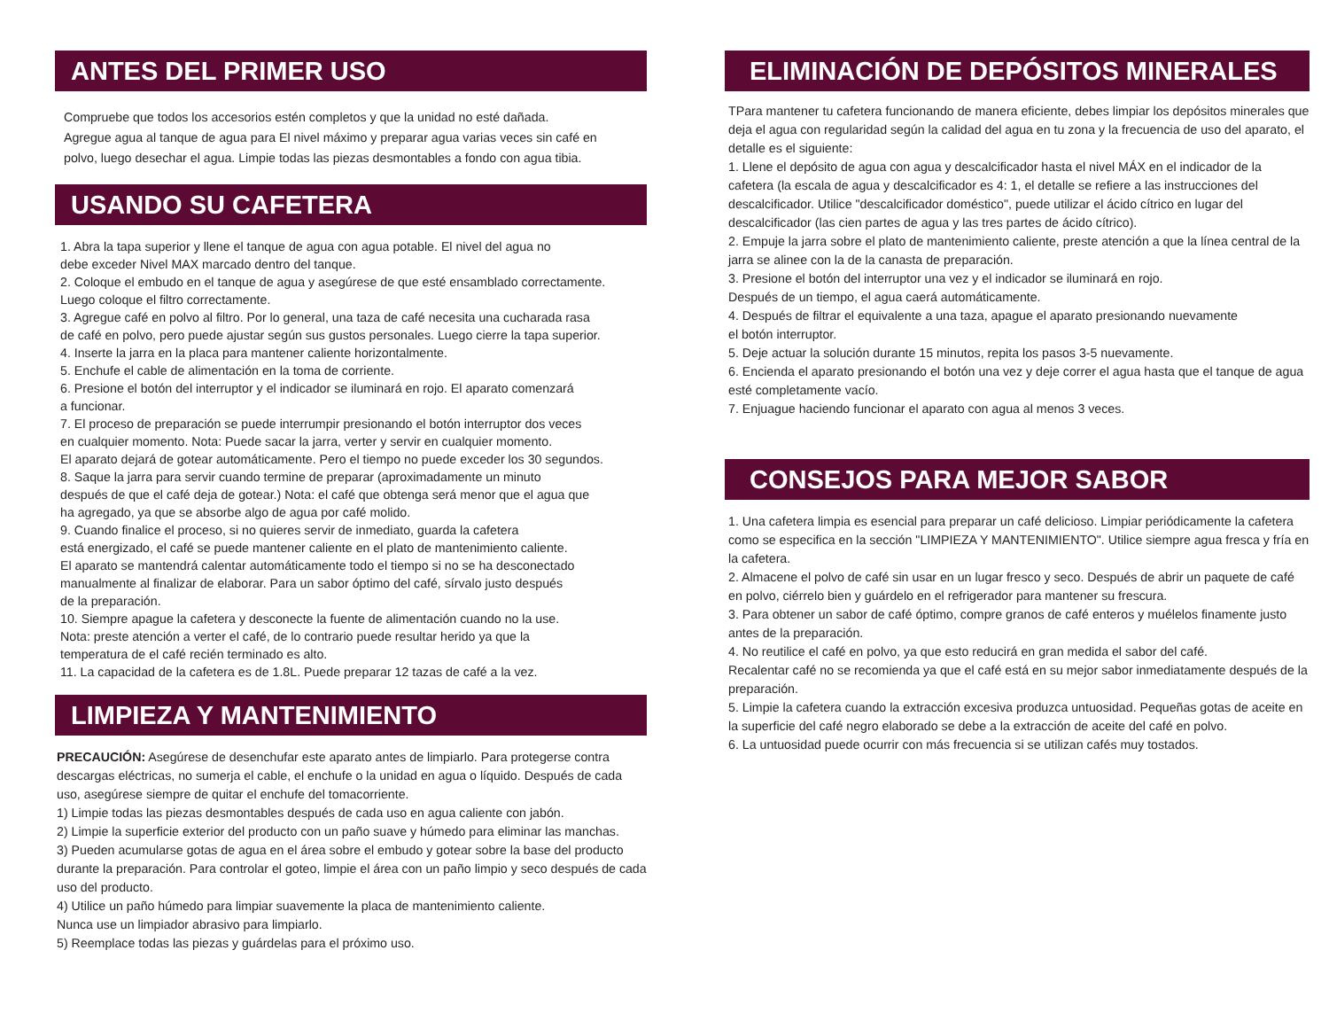ANTES DEL PRIMER USO
Compruebe que todos los accesorios estén completos y que la unidad no esté dañada.
Agregue agua al tanque de agua para El nivel máximo y preparar agua varias veces sin café en
polvo, luego desechar el agua. Limpie todas las piezas desmontables a fondo con agua tibia.
USANDO SU CAFETERA
1. Abra la tapa superior y llene el tanque de agua con agua potable. El nivel del agua no
debe exceder Nivel MAX marcado dentro del tanque.
2. Coloque el embudo en el tanque de agua y asegúrese de que esté ensamblado correctamente.
Luego coloque el filtro correctamente.
3. Agregue café en polvo al filtro. Por lo general, una taza de café necesita una cucharada rasa
de café en polvo, pero puede ajustar según sus gustos personales. Luego cierre la tapa superior.
4. Inserte la jarra en la placa para mantener caliente horizontalmente.
5. Enchufe el cable de alimentación en la toma de corriente.
6. Presione el botón del interruptor y el indicador se iluminará en rojo. El aparato comenzará
a funcionar.
7. El proceso de preparación se puede interrumpir presionando el botón interruptor dos veces
en cualquier momento. Nota: Puede sacar la jarra, verter y servir en cualquier momento.
El aparato dejará de gotear automáticamente. Pero el tiempo no puede exceder los 30 segundos.
8. Saque la jarra para servir cuando termine de preparar (aproximadamente un minuto
después de que el café deja de gotear.) Nota: el café que obtenga será menor que el agua que
ha agregado, ya que se absorbe algo de agua por café molido.
9. Cuando finalice el proceso, si no quieres servir de inmediato, guarda la cafetera
está energizado, el café se puede mantener caliente en el plato de mantenimiento caliente.
El aparato se mantendrá calentar automáticamente todo el tiempo si no se ha desconectado
manualmente al finalizar de elaborar. Para un sabor óptimo del café, sírvalo justo después
de la preparación.
10. Siempre apague la cafetera y desconecte la fuente de alimentación cuando no la use.
Nota: preste atención a verter el café, de lo contrario puede resultar herido ya que la
temperatura de el café recién terminado es alto.
11. La capacidad de la cafetera es de 1.8L. Puede preparar 12 tazas de café a la vez.
LIMPIEZA Y MANTENIMIENTO
PRECAUCIÓN: Asegúrese de desenchufar este aparato antes de limpiarlo. Para protegerse contra descargas eléctricas, no sumerja el cable, el enchufe o la unidad en agua o líquido. Después de cada uso, asegúrese siempre de quitar el enchufe del tomacorriente.
1) Limpie todas las piezas desmontables después de cada uso en agua caliente con jabón.
2) Limpie la superficie exterior del producto con un paño suave y húmedo para eliminar las manchas.
3) Pueden acumularse gotas de agua en el área sobre el embudo y gotear sobre la base del producto durante la preparación. Para controlar el goteo, limpie el área con un paño limpio y seco después de cada uso del producto.
4) Utilice un paño húmedo para limpiar suavemente la placa de mantenimiento caliente.
Nunca use un limpiador abrasivo para limpiarlo.
5) Reemplace todas las piezas y guárdelas para el próximo uso.
ELIMINACIÓN DE DEPÓSITOS MINERALES
TPara mantener tu cafetera funcionando de manera eficiente, debes limpiar los depósitos minerales que deja el agua con regularidad según la calidad del agua en tu zona y la frecuencia de uso del aparato, el detalle es el siguiente:
1. Llene el depósito de agua con agua y descalcificador hasta el nivel MÁX en el indicador de la cafetera (la escala de agua y descalcificador es 4: 1, el detalle se refiere a las instrucciones del descalcificador. Utilice "descalcificador doméstico", puede utilizar el ácido cítrico en lugar del descalcificador (las cien partes de agua y las tres partes de ácido cítrico).
2. Empuje la jarra sobre el plato de mantenimiento caliente, preste atención a que la línea central de la jarra se alinee con la de la canasta de preparación.
3. Presione el botón del interruptor una vez y el indicador se iluminará en rojo.
Después de un tiempo, el agua caerá automáticamente.
4. Después de filtrar el equivalente a una taza, apague el aparato presionando nuevamente
el botón interruptor.
5. Deje actuar la solución durante 15 minutos, repita los pasos 3-5 nuevamente.
6. Encienda el aparato presionando el botón una vez y deje correr el agua hasta que el tanque de agua esté completamente vacío.
7. Enjuague haciendo funcionar el aparato con agua al menos 3 veces.
CONSEJOS PARA MEJOR SABOR
1. Una cafetera limpia es esencial para preparar un café delicioso. Limpiar periódicamente la cafetera como se especifica en la sección "LIMPIEZA Y MANTENIMIENTO". Utilice siempre agua fresca y fría en la cafetera.
2. Almacene el polvo de café sin usar en un lugar fresco y seco. Después de abrir un paquete de café en polvo, ciérrelo bien y guárdelo en el refrigerador para mantener su frescura.
3. Para obtener un sabor de café óptimo, compre granos de café enteros y muélelos finamente justo antes de la preparación.
4. No reutilice el café en polvo, ya que esto reducirá en gran medida el sabor del café.
Recalentar café no se recomienda ya que el café está en su mejor sabor inmediatamente después de la preparación.
5. Limpie la cafetera cuando la extracción excesiva produzca untuosidad. Pequeñas gotas de aceite en la superficie del café negro elaborado se debe a la extracción de aceite del café en polvo.
6. La untuosidad puede ocurrir con más frecuencia si se utilizan cafés muy tostados.